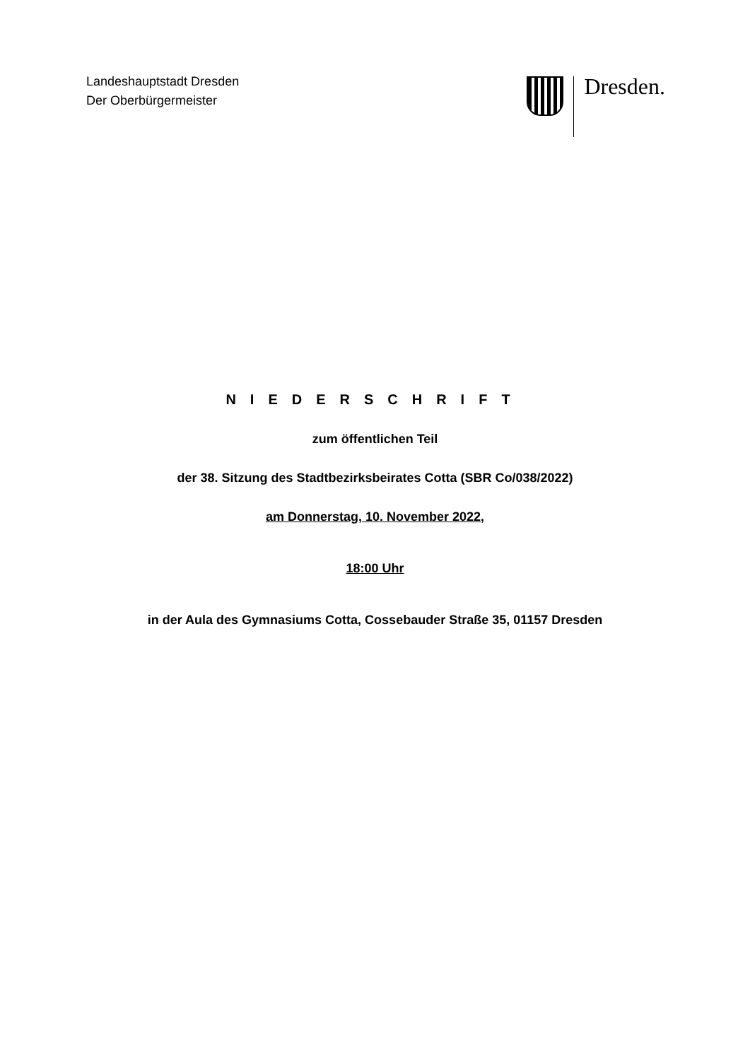Landeshauptstadt Dresden
Der Oberbürgermeister
Dresden.
NIEDERSCHRIFT
zum öffentlichen Teil
der 38. Sitzung des Stadtbezirksbeirates Cotta (SBR Co/038/2022)
am Donnerstag, 10. November 2022,
18:00 Uhr
in der Aula des Gymnasiums Cotta, Cossebauder Straße 35, 01157 Dresden